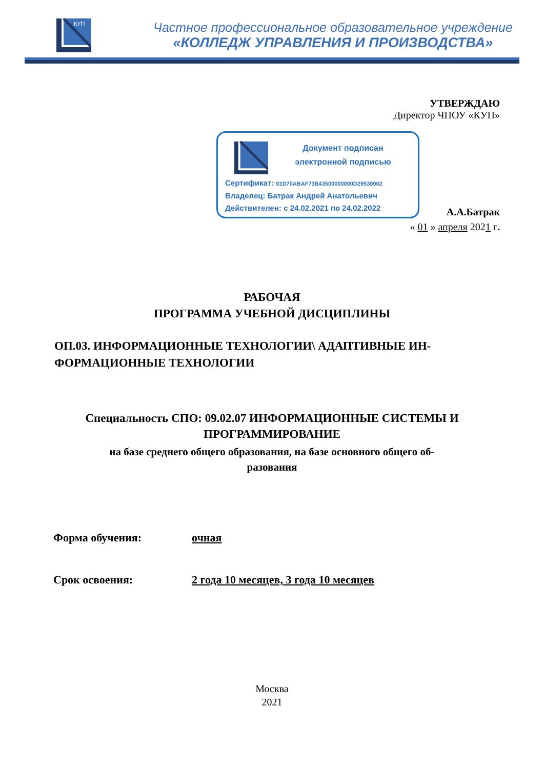КУП
Частное профессиональное образовательное учреждение
«КОЛЛЕДЖ УПРАВЛЕНИЯ И ПРОИЗВОДСТВА»
УТВЕРЖДАЮ
Директор ЧПОУ «КУП»
Документ подписан
электронной подписью
Сертификат: 01D70ABAF73B43500000000D29530002
Владелец: Батрак Андрей Анатольевич
Действителен: с 24.02.2021 по 24.02.2022
А.А.Батрак
« 01 » апреля 2021 г.
РАБОЧАЯ
ПРОГРАММА УЧЕБНОЙ ДИСЦИПЛИНЫ
ОП.03. ИНФОРМАЦИОННЫЕ ТЕХНОЛОГИИ\ АДАПТИВНЫЕ ИН-ФОРМАЦИОННЫЕ ТЕХНОЛОГИИ
Специальность СПО: 09.02.07 ИНФОРМАЦИОННЫЕ СИСТЕМЫ И
ПРОГРАММИРОВАНИЕ
на базе среднего общего образования, на базе основного общего об-
разования
Форма обучения: очная
Срок освоения: 2 года 10 месяцев, 3 года 10 месяцев
Москва
2021